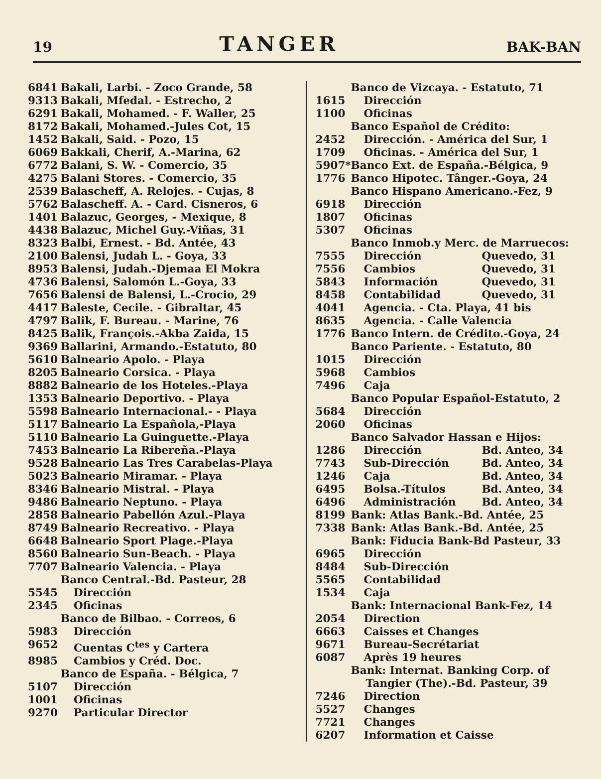19
TANGER
BAK-BAN
| 6841 | Bakali, Larbi. - Zoco Grande, 58 |
| 9313 | Bakali, Mfedal. - Estrecho, 2 |
| 6291 | Bakali, Mohamed. - F. Waller, 25 |
| 8172 | Bakali, Mohamed.-Jules Cot, 15 |
| 1452 | Bakali, Said. - Pozo, 15 |
| 6069 | Bakkali, Cherif, A.-Marina, 62 |
| 6772 | Balani, S. W. - Comercio, 35 |
| 4275 | Balani Stores. - Comercio, 35 |
| 2539 | Balascheff, A. Relojes. - Cujas, 8 |
| 5762 | Balascheff. A. - Card. Cisneros, 6 |
| 1401 | Balazuc, Georges, - Mexique, 8 |
| 4438 | Balazuc, Michel Guy.-Viñas, 31 |
| 8323 | Balbi, Ernest. - Bd. Antée, 43 |
| 2100 | Balensi, Judah L. - Goya, 33 |
| 8953 | Balensi, Judah.-Djemaa El Mokra |
| 4736 | Balensi, Salomón L.-Goya, 33 |
| 7656 | Balensi de Balensi, L.-Crocio, 29 |
| 4417 | Baleste, Cecile. - Gibraltar, 45 |
| 4797 | Balik, F. Bureau. - Marine, 76 |
| 8425 | Balik, François.-Akba Zaida, 15 |
| 9369 | Ballarini, Armando.-Estatuto, 80 |
| 5610 | Balneario Apolo. - Playa |
| 8205 | Balneario Corsica. - Playa |
| 8882 | Balneario de los Hoteles.-Playa |
| 1353 | Balneario Deportivo. - Playa |
| 5598 | Balneario Internacional.- - Playa |
| 5117 | Balneario La Española,-Playa |
| 5110 | Balneario La Guinguette.-Playa |
| 7453 | Balneario La Ribereña.-Playa |
| 9528 | Balneario Las Tres Carabelas-Playa |
| 5023 | Balneario Miramar. - Playa |
| 8346 | Balneario Mistral. - Playa |
| 9486 | Balneario Neptuno. - Playa |
| 2858 | Balneario Pabellón Azul.-Playa |
| 8749 | Balneario Recreativo. - Playa |
| 6648 | Balneario Sport Plage.-Playa |
| 8560 | Balneario Sun-Beach. - Playa |
| 7707 | Balneario Valencia. - Playa |
| | Banco Central.-Bd. Pasteur, 28 |
| 5545 | Dirección |
| 2345 | Oficinas |
| | Banco de Bilbao. - Correos, 6 |
| 5983 | Dirección |
| 9652 | Cuentas C<sup>tes</sup> y Cartera |
| 8985 | Cambios y Créd. Doc. |
| | Banco de España. - Bélgica, 7 |
| 5107 | Dirección |
| 1001 | Oficinas |
| 9270 | Particular Director |
| | Banco de Vizcaya. - Estatuto, 71 | |
| 1615 | Dirección | |
| 1100 | Oficinas | |
| | Banco Español de Crédito: | |
| 2452 | Dirección. - América del Sur, 1 | |
| 1709 | Oficinas. - América del Sur, 1 | |
| 5907* | Banco Ext. de España.-Bélgica, 9 | |
| 1776 | Banco Hipotec. Tânger.-Goya, 24 | |
| | Banco Hispano Americano.-Fez, 9 | |
| 6918 | Dirección | |
| 1807 | Oficinas | |
| 5307 | Oficinas | |
| | Banco Inmob.y Merc. de Marruecos: | |
| 7555 | Dirección | Quevedo, 31 |
| 7556 | Cambios | Quevedo, 31 |
| 5843 | Información | Quevedo, 31 |
| 8458 | Contabilidad | Quevedo, 31 |
| 4041 | Agencia. - Cta. Playa, 41 bis | |
| 8635 | Agencia. - Calle Valencia | |
| 1776 | Banco Intern. de Crédito.-Goya, 24 | |
| | Banco Pariente. - Estatuto, 80 | |
| 1015 | Dirección | |
| 5968 | Cambios | |
| 7496 | Caja | |
| | Banco Popular Español-Estatuto, 2 | |
| 5684 | Dirección | |
| 2060 | Oficinas | |
| | Banco Salvador Hassan e Hijos: | |
| 1286 | Dirección | Bd. Anteo, 34 |
| 7743 | Sub-Dirección | Bd. Anteo, 34 |
| 1246 | Caja | Bd. Anteo, 34 |
| 6495 | Bolsa.-Títulos | Bd. Anteo, 34 |
| 6496 | Administración | Bd. Anteo, 34 |
| 8199 | Bank: Atlas Bank.-Bd. Antée, 25 | |
| 7338 | Bank: Atlas Bank.-Bd. Antée, 25 | |
| | Bank: Fiducia Bank-Bd Pasteur, 33 | |
| 6965 | Dirección | |
| 8484 | Sub-Dirección | |
| 5565 | Contabilidad | |
| 1534 | Caja | |
| | Bank: Internacional Bank-Fez, 14 | |
| 2054 | Direction | |
| 6663 | Caisses et Changes | |
| 9671 | Bureau-Secrétariat | |
| 6087 | Après 19 heures | |
| | Bank: Internat. Banking Corp. of Tangier (The).-Bd. Pasteur, 39 | |
| 7246 | Direction | |
| 5527 | Changes | |
| 7721 | Changes | |
| 6207 | Information et Caisse | |